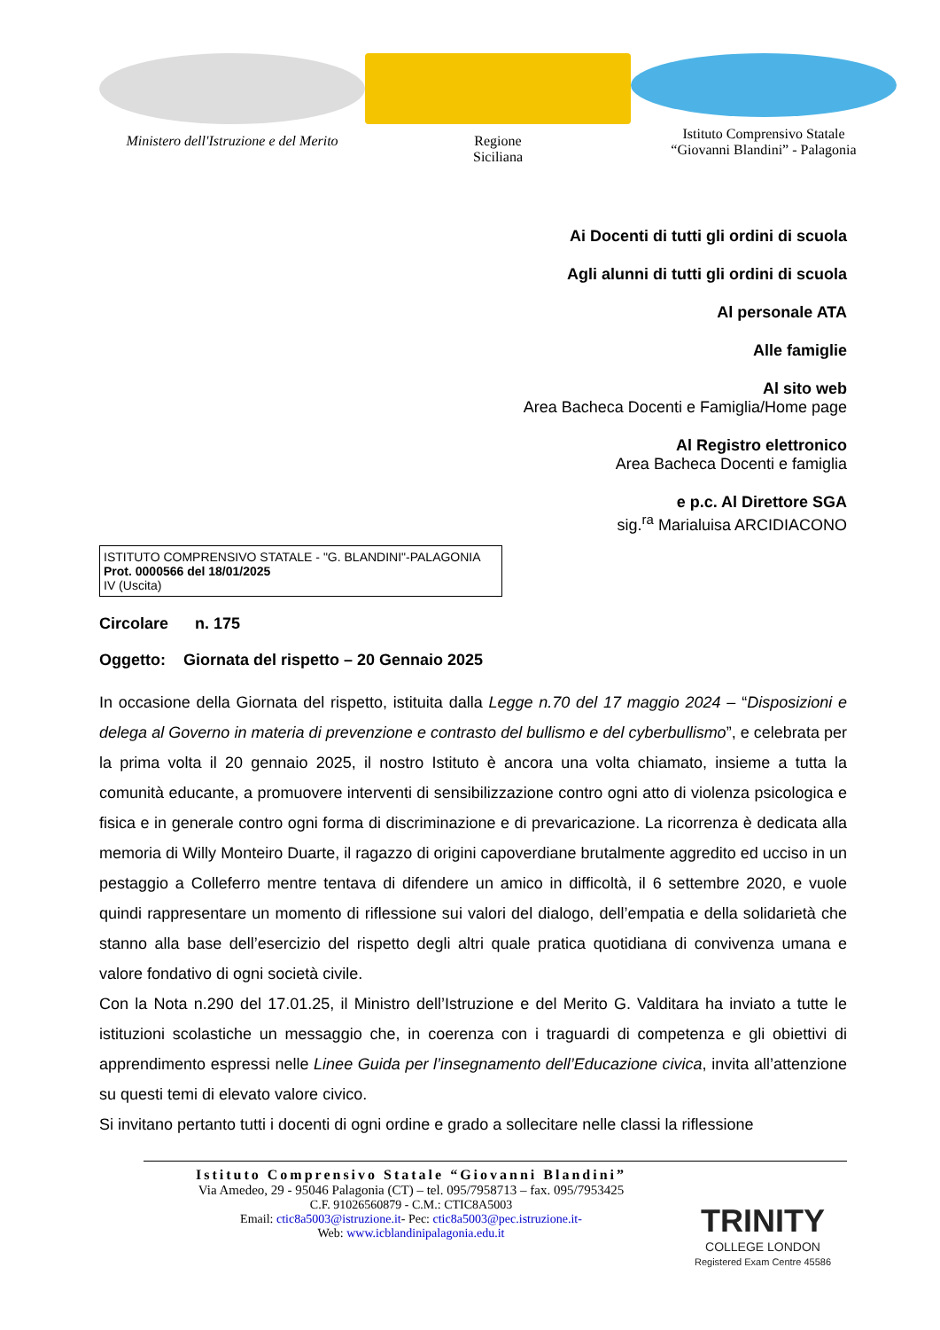Ministero dell'Istruzione e del Merito
Regione
Siciliana
Istituto Comprensivo Statale
“Giovanni Blandini” - Palagonia
Ai Docenti di tutti gli ordini di scuola
Agli alunni di tutti gli ordini di scuola
Al personale ATA
Alle famiglie
Al sito web
Area Bacheca Docenti e Famiglia/Home page
Al Registro elettronico
Area Bacheca Docenti e famiglia
e p.c. Al Direttore SGA
sig.<sup>ra</sup> Marialuisa ARCIDIACONO
ISTITUTO COMPRENSIVO STATALE - "G. BLANDINI"-PALAGONIA
Prot. 0000566 del 18/01/2025
IV (Uscita)
Circolare n. 175
Oggetto: Giornata del rispetto – 20 Gennaio 2025
In occasione della Giornata del rispetto, istituita dalla Legge n.70 del 17 maggio 2024 – “Disposizioni e delega al Governo in materia di prevenzione e contrasto del bullismo e del cyberbullismo”, e celebrata per la prima volta il 20 gennaio 2025, il nostro Istituto è ancora una volta chiamato, insieme a tutta la comunità educante, a promuovere interventi di sensibilizzazione contro ogni atto di violenza psicologica e fisica e in generale contro ogni forma di discriminazione e di prevaricazione. La ricorrenza è dedicata alla memoria di Willy Monteiro Duarte, il ragazzo di origini capoverdiane brutalmente aggredito ed ucciso in un pestaggio a Colleferro mentre tentava di difendere un amico in difficoltà, il 6 settembre 2020, e vuole quindi rappresentare un momento di riflessione sui valori del dialogo, dell’empatia e della solidarietà che stanno alla base dell’esercizio del rispetto degli altri quale pratica quotidiana di convivenza umana e valore fondativo di ogni società civile.
Con la Nota n.290 del 17.01.25, il Ministro dell’Istruzione e del Merito G. Valditara ha inviato a tutte le istituzioni scolastiche un messaggio che, in coerenza con i traguardi di competenza e gli obiettivi di apprendimento espressi nelle Linee Guida per l’insegnamento dell’Educazione civica, invita all’attenzione su questi temi di elevato valore civico.
Si invitano pertanto tutti i docenti di ogni ordine e grado a sollecitare nelle classi la riflessione
Istituto Comprensivo Statale “Giovanni Blandini”
Via Amedeo, 29 - 95046 Palagonia (CT) – tel. 095/7958713 – fax. 095/7953425
C.F. 91026560879 - C.M.: CTIC8A5003
Email: ctic8a5003@istruzione.it- Pec: ctic8a5003@pec.istruzione.it-
Web: www.icblandinipalagonia.edu.it
TRINITY
COLLEGE LONDON
Registered Exam Centre 45586